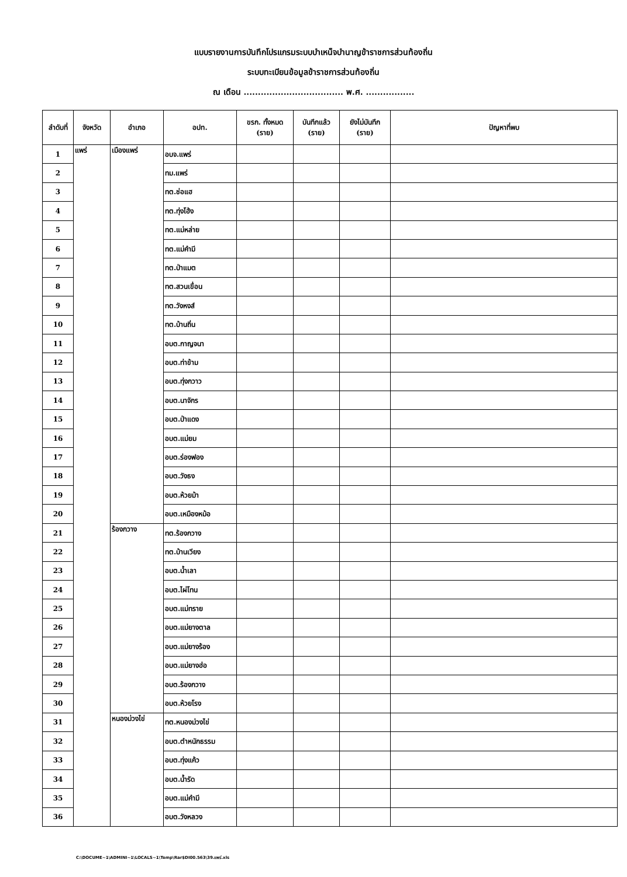แบบรายงานการบันทึกโปรแกรมระบบบำเหน็จบำนาญข้าราชการส่วนท้องถิ่น
ระบบทะเบียนข้อมูลข้าราชการส่วนท้องถิ่น
ณ เดือน ................................... พ.ศ. .................
| ลำดับที่ | จังหวัด | อำเภอ | อปท. | ขรก. ทั้งหมด (ราย) | บันทึกแล้ว (ราย) | ยังไม่บันทึก (ราย) | ปัญหาที่พบ |
| --- | --- | --- | --- | --- | --- | --- | --- |
| 1 | แพร่ | เมืองแพร่ | อบจ.แพร่ | | | | |
| 2 | | | ทม.แพร่ | | | | |
| 3 | | | ทต.ช่อแฮ | | | | |
| 4 | | | ทต.ทุ่งโฮ้ง | | | | |
| 5 | | | ทต.แม่หล่าย | | | | |
| 6 | | | ทต.แม่คำมี | | | | |
| 7 | | | ทต.ป่าแมต | | | | |
| 8 | | | ทต.สวนเขื่อน | | | | |
| 9 | | | ทต.วังหงส์ | | | | |
| 10 | | | ทต.บ้านถิ่น | | | | |
| 11 | | | อบต.กาญจนา | | | | |
| 12 | | | อบต.ท่าข้าม | | | | |
| 13 | | | อบต.ทุ่งกวาว | | | | |
| 14 | | | อบต.นาจักร | | | | |
| 15 | | | อบต.ป่าแดง | | | | |
| 16 | | | อบต.แม่ยม | | | | |
| 17 | | | อบต.ร่องฟอง | | | | |
| 18 | | | อบต.วังธง | | | | |
| 19 | | | อบต.ห้วยม้า | | | | |
| 20 | | | อบต.เหมืองหม้อ | | | | |
| 21 | | ร้องกวาง | ทต.ร้องกวาง | | | | |
| 22 | | | ทต.บ้านเวียง | | | | |
| 23 | | | อบต.น้ำเลา | | | | |
| 24 | | | อบต.ไผ่โทน | | | | |
| 25 | | | อบต.แม่ทราย | | | | |
| 26 | | | อบต.แม่ยางตาล | | | | |
| 27 | | | อบต.แม่ยางร้อง | | | | |
| 28 | | | อบต.แม่ยางฮ่อ | | | | |
| 29 | | | อบต.ร้องกวาง | | | | |
| 30 | | | อบต.ห้วยโรง | | | | |
| 31 | | หนองม่วงไข่ | ทต.หนองม่วงไข่ | | | | |
| 32 | | | อบต.ตำหนักธรรม | | | | |
| 33 | | | อบต.ทุ่งแค้ว | | | | |
| 34 | | | อบต.น้ำรัด | | | | |
| 35 | | | อบต.แม่คำมี | | | | |
| 36 | | | อบต.วังหลวง | | | | |
C:\DOCUME~1\ADMINI~1\LOCALS~1\Temp\Rar$DI00.563\39.แพร่.xls